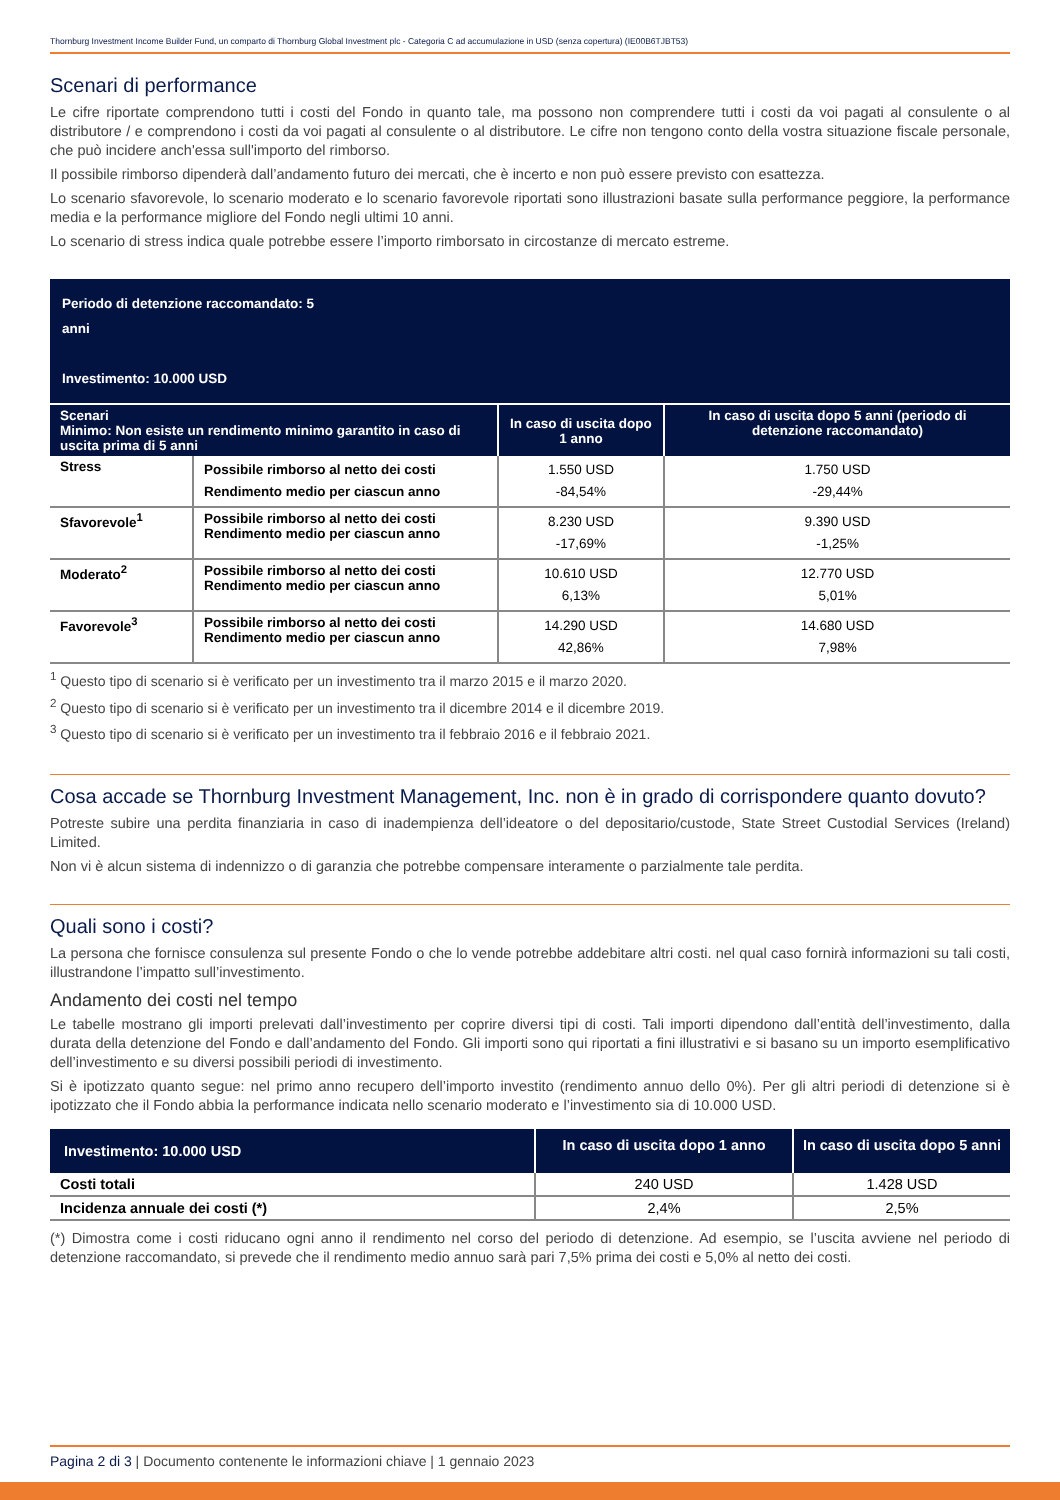Thornburg Investment Income Builder Fund, un comparto di Thornburg Global Investment plc - Categoria C ad accumulazione in USD (senza copertura) (IE00B6TJBT53)
Scenari di performance
Le cifre riportate comprendono tutti i costi del Fondo in quanto tale, ma possono non comprendere tutti i costi da voi pagati al consulente o al distributore / e comprendono i costi da voi pagati al consulente o al distributore. Le cifre non tengono conto della vostra situazione fiscale personale, che può incidere anch'essa sull'importo del rimborso.
Il possibile rimborso dipenderà dall’andamento futuro dei mercati, che è incerto e non può essere previsto con esattezza.
Lo scenario sfavorevole, lo scenario moderato e lo scenario favorevole riportati sono illustrazioni basate sulla performance peggiore, la performance media e la performance migliore del Fondo negli ultimi 10 anni.
Lo scenario di stress indica quale potrebbe essere l’importo rimborsato in circostanze di mercato estreme.
| Periodo di detenzione raccomandato: 5 anni Investimento: 10.000 USD | | | |
| Scenari Minimo: Non esiste un rendimento minimo garantito in caso di uscita prima di 5 anni | | In caso di uscita dopo 1 anno | In caso di uscita dopo 5 anni (periodo di detenzione raccomandato) |
| Stress | Possibile rimborso al netto dei costi Rendimento medio per ciascun anno | 1.550 USD -84,54% | 1.750 USD -29,44% |
| Sfavorevole<sup>1</sup> | Possibile rimborso al netto dei costi Rendimento medio per ciascun anno | 8.230 USD -17,69% | 9.390 USD -1,25% |
| Moderato<sup>2</sup> | Possibile rimborso al netto dei costi Rendimento medio per ciascun anno | 10.610 USD 6,13% | 12.770 USD 5,01% |
| Favorevole<sup>3</sup> | Possibile rimborso al netto dei costi Rendimento medio per ciascun anno | 14.290 USD 42,86% | 14.680 USD 7,98% |
<sup>1</sup> Questo tipo di scenario si è verificato per un investimento tra il marzo 2015 e il marzo 2020.
<sup>2</sup> Questo tipo di scenario si è verificato per un investimento tra il dicembre 2014 e il dicembre 2019.
<sup>3</sup> Questo tipo di scenario si è verificato per un investimento tra il febbraio 2016 e il febbraio 2021.
Cosa accade se Thornburg Investment Management, Inc. non è in grado di corrispondere quanto dovuto?
Potreste subire una perdita finanziaria in caso di inadempienza dell’ideatore o del depositario/custode, State Street Custodial Services (Ireland) Limited.
Non vi è alcun sistema di indennizzo o di garanzia che potrebbe compensare interamente o parzialmente tale perdita.
Quali sono i costi?
La persona che fornisce consulenza sul presente Fondo o che lo vende potrebbe addebitare altri costi. nel qual caso fornirà informazioni su tali costi, illustrandone l’impatto sull’investimento.
Andamento dei costi nel tempo
Le tabelle mostrano gli importi prelevati dall’investimento per coprire diversi tipi di costi. Tali importi dipendono dall’entità dell’investimento, dalla durata della detenzione del Fondo e dall’andamento del Fondo. Gli importi sono qui riportati a fini illustrativi e si basano su un importo esemplificativo dell’investimento e su diversi possibili periodi di investimento.
Si è ipotizzato quanto segue: nel primo anno recupero dell’importo investito (rendimento annuo dello 0%). Per gli altri periodi di detenzione si è ipotizzato che il Fondo abbia la performance indicata nello scenario moderato e l’investimento sia di 10.000 USD.
| Investimento: 10.000 USD | In caso di uscita dopo 1 anno | In caso di uscita dopo 5 anni |
| Costi totali | 240 USD | 1.428 USD |
| Incidenza annuale dei costi (*) | 2,4% | 2,5% |
(*) Dimostra come i costi riducano ogni anno il rendimento nel corso del periodo di detenzione. Ad esempio, se l’uscita avviene nel periodo di detenzione raccomandato, si prevede che il rendimento medio annuo sarà pari 7,5% prima dei costi e 5,0% al netto dei costi.
Pagina 2 di 3 | Documento contenente le informazioni chiave | 1 gennaio 2023